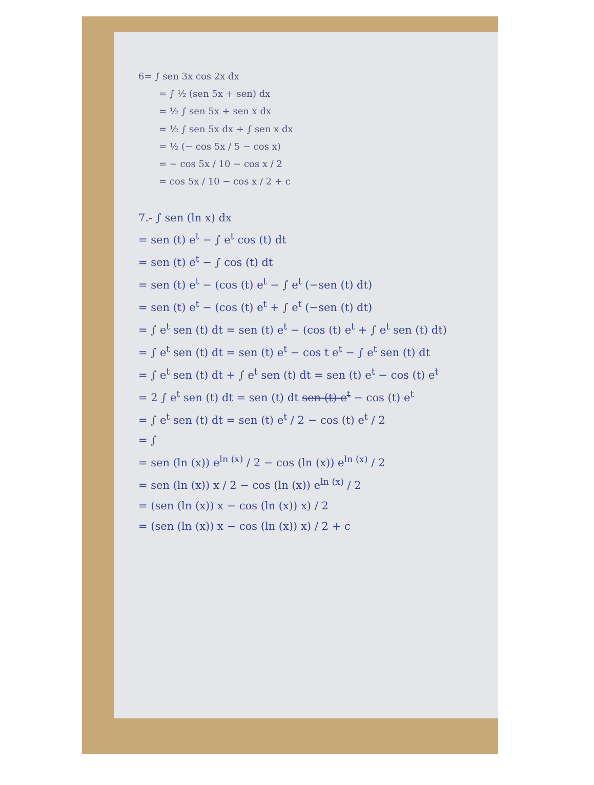6= ∫ sen 3x cos 2x dx
= ∫ ½ (sen 5x + sen) dx
= ½ ∫ sen 5x + sen x dx
= ½ ∫ sen 5x dx + ∫ sen x dx
= ½ (− cos 5x / 5 − cos x)
= − cos 5x / 10 − cos x / 2
= cos 5x / 10 − cos x / 2 + c
7.- ∫ sen (ln x) dx
= sen (t) e<sup>t</sup> − ∫ e<sup>t</sup> cos (t) dt
= sen (t) e<sup>t</sup> − ∫ cos (t) dt
= sen (t) e<sup>t</sup> − (cos (t) e<sup>t</sup> − ∫ e<sup>t</sup> (−sen (t) dt)
= sen (t) e<sup>t</sup> − (cos (t) e<sup>t</sup> + ∫ e<sup>t</sup> (−sen (t) dt)
= ∫ e<sup>t</sup> sen (t) dt = sen (t) e<sup>t</sup> − (cos (t) e<sup>t</sup> + ∫ e<sup>t</sup> sen (t) dt)
= ∫ e<sup>t</sup> sen (t) dt = sen (t) e<sup>t</sup> − cos t e<sup>t</sup> − ∫ e<sup>t</sup> sen (t) dt
= ∫ e<sup>t</sup> sen (t) dt + ∫ e<sup>t</sup> sen (t) dt = sen (t) e<sup>t</sup> − cos (t) e<sup>t</sup>
= 2 ∫ e<sup>t</sup> sen (t) dt = sen (t) dt sen (t) e<sup>t</sup> − cos (t) e<sup>t</sup>
= ∫ e<sup>t</sup> sen (t) dt = sen (t) e<sup>t</sup> / 2 − cos (t) e<sup>t</sup> / 2
= ∫
= sen (ln (x)) e<sup>ln (x)</sup> / 2 − cos (ln (x)) e<sup>ln (x)</sup> / 2
= sen (ln (x)) x / 2 − cos (ln (x)) e<sup>ln (x)</sup> / 2
= (sen (ln (x)) x − cos (ln (x)) x) / 2
= (sen (ln (x)) x − cos (ln (x)) x) / 2 + c